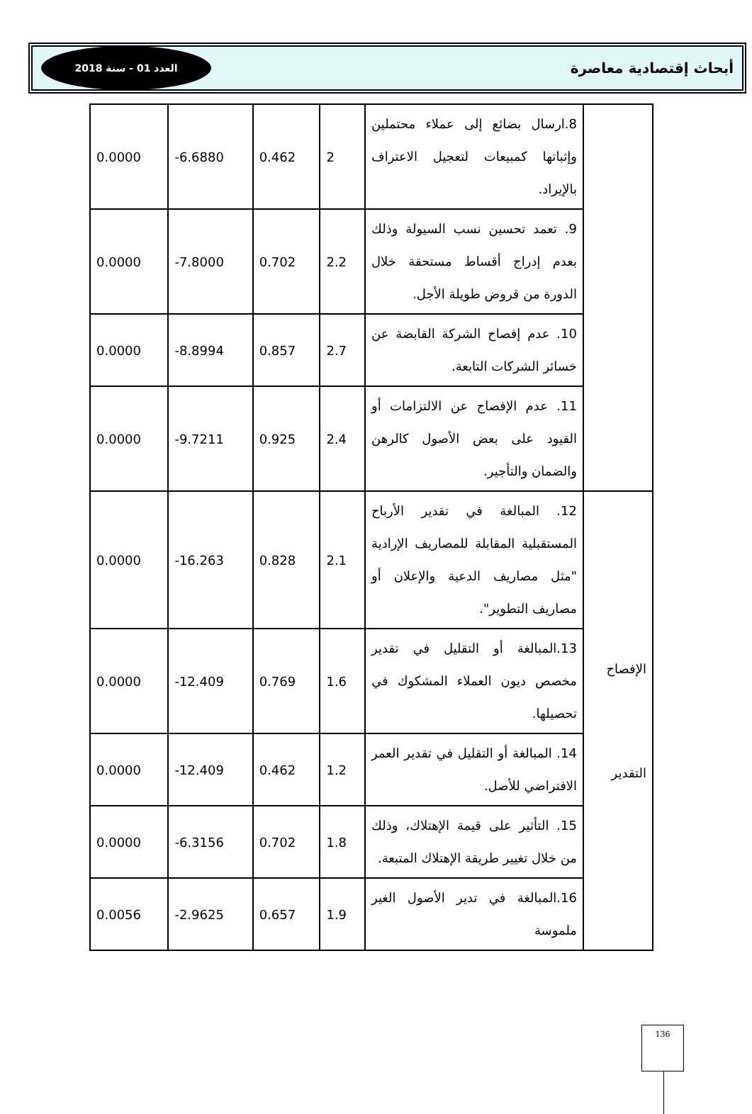أبحاث إقتصادية معاصرة العدد 01 - سنة 2018
| | 8.ارسال بضائع إلى عملاء محتملين وإثباتها كمبيعات لتعجيل الاعتراف بالإيراد. | 2 | 0.462 | -6.6880 | 0.0000 |
| | 9. تعمد تحسين نسب السيولة وذلك بعدم إدراج أقساط مستحقة خلال الدورة من قروض طويلة الأجل. | 2.2 | 0.702 | -7.8000 | 0.0000 |
| | 10. عدم إفصاح الشركة القابضة عن خسائر الشركات التابعة. | 2.7 | 0.857 | -8.8994 | 0.0000 |
| | 11. عدم الإفصاح عن الالتزامات أو القيود على بعض الأصول كالرهن والضمان والتأجير. | 2.4 | 0.925 | -9.7211 | 0.0000 |
| الإفصاح التقدير | 12. المبالغة في تقدير الأرباح المستقبلية المقابلة للمصاريف الإرادية "مثل مصاريف الدعية والإعلان أو مصاريف التطوير". | 2.1 | 0.828 | -16.263 | 0.0000 |
| | 13.المبالغة أو التقليل في تقدير مخصص ديون العملاء المشكوك في تحصيلها. | 1.6 | 0.769 | -12.409 | 0.0000 |
| | 14. المبالغة أو التقليل في تقدير العمر الافتراضي للأصل. | 1.2 | 0.462 | -12.409 | 0.0000 |
| | 15. التأثير على قيمة الإهتلاك، وذلك من خلال تغيير طريقة الإهتلاك المتبعة. | 1.8 | 0.702 | -6.3156 | 0.0000 |
| | 16.المبالغة في تدير الأصول الغير ملموسة | 1.9 | 0.657 | -2.9625 | 0.0056 |
136